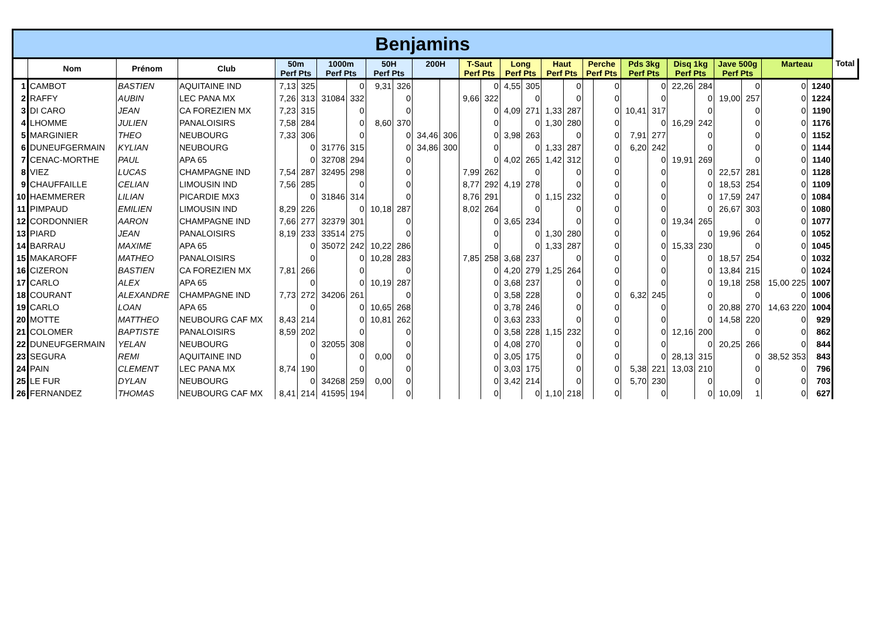| Benjamins | | | | | | | | | | | | | | | | | | | | | | | | | | | | |
| | Nom | Prénom | Club | 50m Perf Pts | | 1000m Perf Pts | | 50H Perf Pts | | 200H | | T-Saut Perf Pts | | Long Perf Pts | | Haut Perf Pts | | Perche Perf Pts | | Pds 3kg Perf Pts | | Disq 1kg Perf Pts | | Jave 500g Perf Pts | | Marteau | | Total |
| 1 | CAMBOT | BASTIEN | AQUITAINE IND | 7,13 | 325 | | 0 | 9,31 | 326 | | | | 0 | 4,55 | 305 | | 0 | | 0 | | 0 | 22,26 | 284 | | 0 | 0 | 1240 | |
| 2 | RAFFY | AUBIN | LEC PANA MX | 7,26 | 313 | 31084 | 332 | | 0 | | | 9,66 | 322 | | 0 | | 0 | | 0 | | 0 | | 0 | 19,00 | 257 | 0 | 1224 | |
| 3 | DI CARO | JEAN | CA FOREZIEN MX | 7,23 | 315 | | 0 | | 0 | | | | 0 | 4,09 | 271 | 1,33 | 287 | | 0 | 10,41 | 317 | | 0 | | 0 | 0 | 1190 | |
| 4 | LHOMME | JULIEN | PANALOISIRS | 7,58 | 284 | | 0 | 8,60 | 370 | | | | 0 | | 0 | 1,30 | 280 | | 0 | | 0 | 16,29 | 242 | | 0 | 0 | 1176 | |
| 5 | MARGINIER | THEO | NEUBOURG | 7,33 | 306 | | 0 | | 0 | 34,46 | 306 | | 0 | 3,98 | 263 | | 0 | | 0 | 7,91 | 277 | | 0 | | 0 | 0 | 1152 | |
| 6 | DUNEUFGERMAIN | KYLIAN | NEUBOURG | | 0 | 31776 | 315 | | 0 | 34,86 | 300 | | 0 | | 0 | 1,33 | 287 | | 0 | 6,20 | 242 | | 0 | | 0 | 0 | 1144 | |
| 7 | CENAC-MORTHE | PAUL | APA 65 | | 0 | 32708 | 294 | | 0 | | | | 0 | 4,02 | 265 | 1,42 | 312 | | 0 | | 0 | 19,91 | 269 | | 0 | 0 | 1140 | |
| 8 | VIEZ | LUCAS | CHAMPAGNE IND | 7,54 | 287 | 32495 | 298 | | 0 | | | 7,99 | 262 | | 0 | | 0 | | 0 | | 0 | | 0 | 22,57 | 281 | 0 | 1128 | |
| 9 | CHAUFFAILLE | CELIAN | LIMOUSIN IND | 7,56 | 285 | | 0 | | 0 | | | 8,77 | 292 | 4,19 | 278 | | 0 | | 0 | | 0 | | 0 | 18,53 | 254 | 0 | 1109 | |
| 10 | HAEMMERER | LILIAN | PICARDIE MX3 | | 0 | 31846 | 314 | | 0 | | | 8,76 | 291 | | 0 | 1,15 | 232 | | 0 | | 0 | | 0 | 17,59 | 247 | 0 | 1084 | |
| 11 | PIMPAUD | EMILIEN | LIMOUSIN IND | 8,29 | 226 | | 0 | 10,18 | 287 | | | 8,02 | 264 | | 0 | | 0 | | 0 | | 0 | | 0 | 26,67 | 303 | 0 | 1080 | |
| 12 | CORDONNIER | AARON | CHAMPAGNE IND | 7,66 | 277 | 32379 | 301 | | 0 | | | | 0 | 3,65 | 234 | | 0 | | 0 | | 0 | 19,34 | 265 | | 0 | 0 | 1077 | |
| 13 | PIARD | JEAN | PANALOISIRS | 8,19 | 233 | 33514 | 275 | | 0 | | | | 0 | | 0 | 1,30 | 280 | | 0 | | 0 | | 0 | 19,96 | 264 | 0 | 1052 | |
| 14 | BARRAU | MAXIME | APA 65 | | 0 | 35072 | 242 | 10,22 | 286 | | | | 0 | | 0 | 1,33 | 287 | | 0 | | 0 | 15,33 | 230 | | 0 | 0 | 1045 | |
| 15 | MAKAROFF | MATHEO | PANALOISIRS | | 0 | | 0 | 10,28 | 283 | | | 7,85 | 258 | 3,68 | 237 | | 0 | | 0 | | 0 | | 0 | 18,57 | 254 | 0 | 1032 | |
| 16 | CIZERON | BASTIEN | CA FOREZIEN MX | 7,81 | 266 | | 0 | | 0 | | | | 0 | 4,20 | 279 | 1,25 | 264 | | 0 | | 0 | | 0 | 13,84 | 215 | 0 | 1024 | |
| 17 | CARLO | ALEX | APA 65 | | 0 | | 0 | 10,19 | 287 | | | | 0 | 3,68 | 237 | | 0 | | 0 | | 0 | | 0 | 19,18 | 258 | 15,00 225 | 1007 | |
| 18 | COURANT | ALEXANDRE | CHAMPAGNE IND | 7,73 | 272 | 34206 | 261 | | 0 | | | | 0 | 3,58 | 228 | | 0 | | 0 | 6,32 | 245 | | 0 | | 0 | 0 | 1006 | |
| 19 | CARLO | LOAN | APA 65 | | 0 | | 0 | 10,65 | 268 | | | | 0 | 3,78 | 246 | | 0 | | 0 | | 0 | | 0 | 20,88 | 270 | 14,63 220 | 1004 | |
| 20 | MOTTE | MATTHEO | NEUBOURG CAF MX | 8,43 | 214 | | 0 | 10,81 | 262 | | | | 0 | 3,63 | 233 | | 0 | | 0 | | 0 | | 0 | 14,58 | 220 | 0 | 929 | |
| 21 | COLOMER | BAPTISTE | PANALOISIRS | 8,59 | 202 | | 0 | | 0 | | | | 0 | 3,58 | 228 | 1,15 | 232 | | 0 | | 0 | 12,16 | 200 | | 0 | 0 | 862 | |
| 22 | DUNEUFGERMAIN | YELAN | NEUBOURG | | 0 | 32055 | 308 | | 0 | | | | 0 | 4,08 | 270 | | 0 | | 0 | | 0 | | 0 | 20,25 | 266 | 0 | 844 | |
| 23 | SEGURA | REMI | AQUITAINE IND | | 0 | | 0 | 0,00 | 0 | | | | 0 | 3,05 | 175 | | 0 | | 0 | | 0 | 28,13 | 315 | | 0 | 38,52 353 | 843 | |
| 24 | PAIN | CLEMENT | LEC PANA MX | 8,74 | 190 | | 0 | | 0 | | | | 0 | 3,03 | 175 | | 0 | | 0 | 5,38 | 221 | 13,03 | 210 | | 0 | 0 | 796 | |
| 25 | LE FUR | DYLAN | NEUBOURG | | 0 | 34268 | 259 | 0,00 | 0 | | | | 0 | 3,42 | 214 | | 0 | | 0 | 5,70 | 230 | | 0 | | 0 | 0 | 703 | |
| 26 | FERNANDEZ | THOMAS | NEUBOURG CAF MX | 8,41 | 214 | 41595 | 194 | | 0 | | | | 0 | | 0 | 1,10 | 218 | | 0 | | 0 | | 0 | 10,09 | 1 | 0 | 627 | |